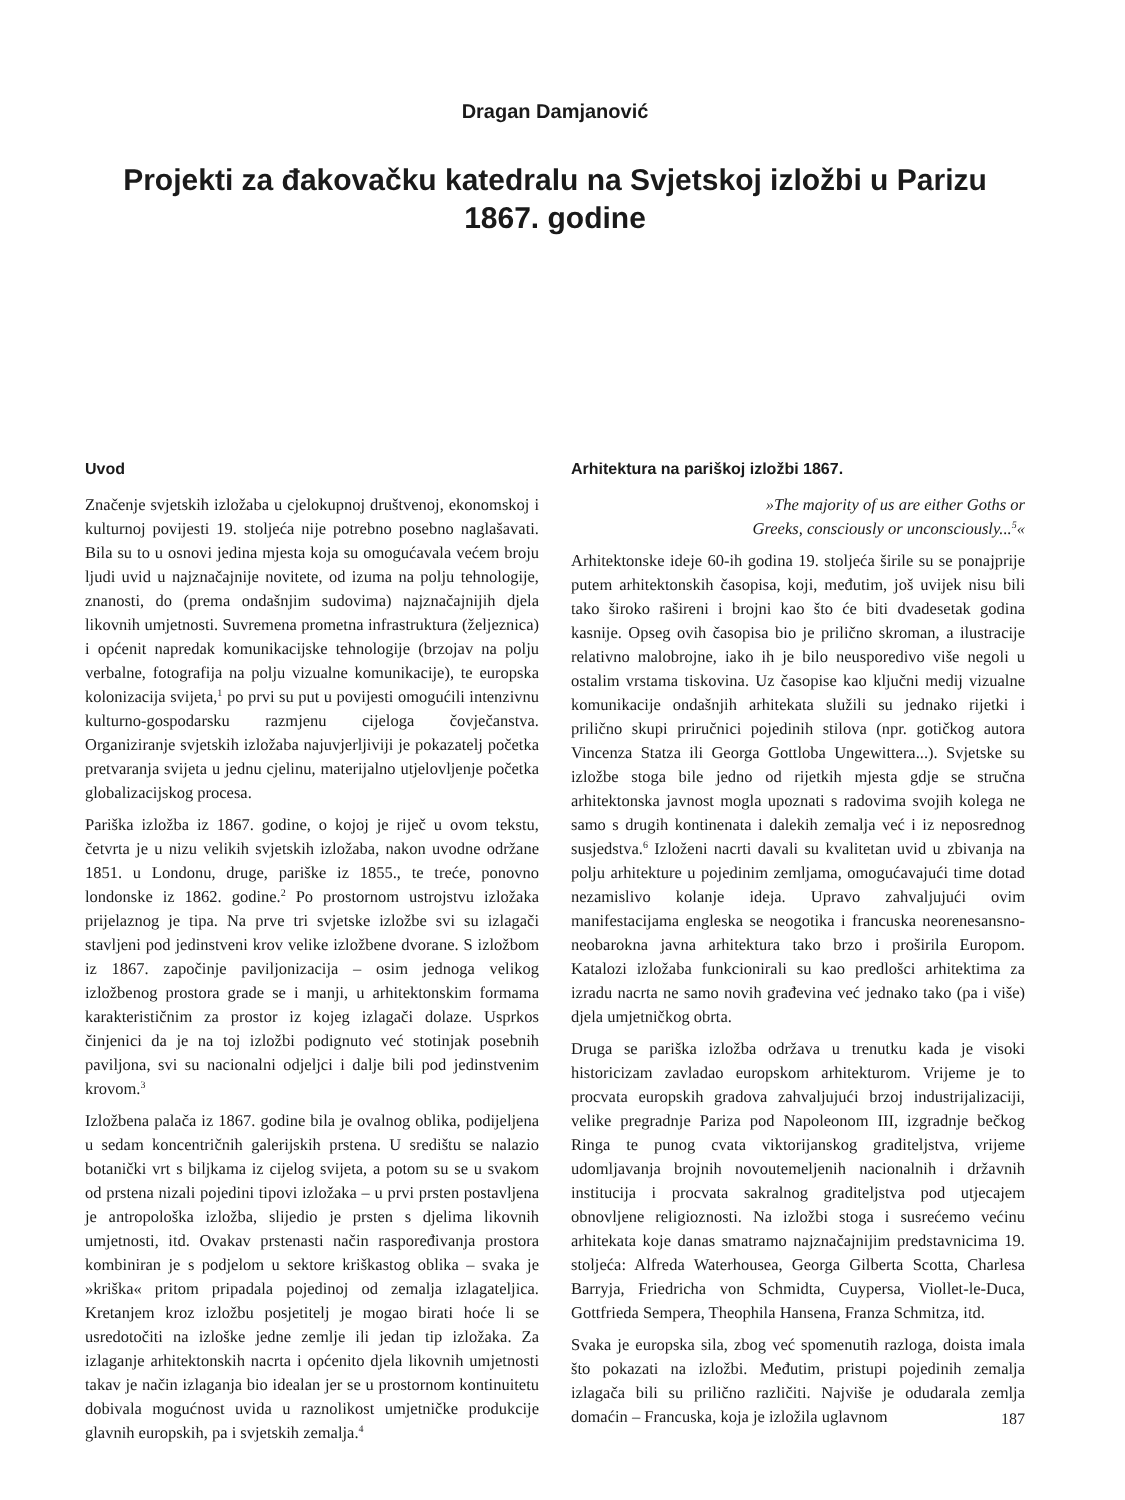Dragan Damjanović
Projekti za đakovačku katedralu na Svjetskoj izložbi u Parizu 1867. godine
Uvod
Značenje svjetskih izložaba u cjelokupnoj društvenoj, ekonomskoj i kulturnoj povijesti 19. stoljeća nije potrebno posebno naglašavati. Bila su to u osnovi jedina mjesta koja su omogućavala većem broju ljudi uvid u najznačajnije novitete, od izuma na polju tehnologije, znanosti, do (prema ondašnjim sudovima) najznačajnijih djela likovnih umjetnosti. Suvremena prometna infrastruktura (željeznica) i općenit napredak komunikacijske tehnologije (brzojav na polju verbalne, fotografija na polju vizualne komunikacije), te europska kolonizacija svijeta,<sup>1</sup> po prvi su put u povijesti omogućili intenzivnu kulturno-gospodarsku razmjenu cijeloga čovječanstva. Organiziranje svjetskih izložaba najuvjerljiviji je pokazatelj početka pretvaranja svijeta u jednu cjelinu, materijalno utjelovljenje početka globalizacijskog procesa.
Pariška izložba iz 1867. godine, o kojoj je riječ u ovom tekstu, četvrta je u nizu velikih svjetskih izložaba, nakon uvodne održane 1851. u Londonu, druge, pariške iz 1855., te treće, ponovno londonske iz 1862. godine.<sup>2</sup> Po prostornom ustrojstvu izložaka prijelaznog je tipa. Na prve tri svjetske izložbe svi su izlagači stavljeni pod jedinstveni krov velike izložbene dvorane. S izložbom iz 1867. započinje paviljonizacija – osim jednoga velikog izložbenog prostora grade se i manji, u arhitektonskim formama karakterističnim za prostor iz kojeg izlagači dolaze. Usprkos činjenici da je na toj izložbi podignuto već stotinjak posebnih paviljona, svi su nacionalni odjeljci i dalje bili pod jedinstvenim krovom.<sup>3</sup>
Izložbena palača iz 1867. godine bila je ovalnog oblika, podijeljena u sedam koncentričnih galerijskih prstena. U središtu se nalazio botanički vrt s biljkama iz cijelog svijeta, a potom su se u svakom od prstena nizali pojedini tipovi izložaka – u prvi prsten postavljena je antropološka izložba, slijedio je prsten s djelima likovnih umjetnosti, itd. Ovakav prstenasti način raspoređivanja prostora kombiniran je s podjelom u sektore kriškastog oblika – svaka je »kriška« pritom pripadala pojedinoj od zemalja izlagateljica. Kretanjem kroz izložbu posjetitelj je mogao birati hoće li se usredotočiti na izloške jedne zemlje ili jedan tip izložaka. Za izlaganje arhitektonskih nacrta i općenito djela likovnih umjetnosti takav je način izlaganja bio idealan jer se u prostornom kontinuitetu dobivala mogućnost uvida u raznolikost umjetničke produkcije glavnih europskih, pa i svjetskih zemalja.<sup>4</sup>
Arhitektura na pariškoj izložbi 1867.
»The majority of us are either Goths or Greeks, consciously or unconsciously...<sup>5</sup>«
Arhitektonske ideje 60-ih godina 19. stoljeća širile su se ponajprije putem arhitektonskih časopisa, koji, međutim, još uvijek nisu bili tako široko rašireni i brojni kao što će biti dvadesetak godina kasnije. Opseg ovih časopisa bio je prilično skroman, a ilustracije relativno malobrojne, iako ih je bilo neusporedivo više negoli u ostalim vrstama tiskovina. Uz časopise kao ključni medij vizualne komunikacije ondašnjih arhitekata služili su jednako rijetki i prilično skupi priručnici pojedinih stilova (npr. gotičkog autora Vincenza Statza ili Georga Gottloba Ungewittera...). Svjetske su izložbe stoga bile jedno od rijetkih mjesta gdje se stručna arhitektonska javnost mogla upoznati s radovima svojih kolega ne samo s drugih kontinenata i dalekih zemalja već i iz neposrednog susjedstva.<sup>6</sup> Izloženi nacrti davali su kvalitetan uvid u zbivanja na polju arhitekture u pojedinim zemljama, omogućavajući time dotad nezamislivo kolanje ideja. Upravo zahvaljujući ovim manifestacijama engleska se neogotika i francuska neorenesansno-neobarokna javna arhitektura tako brzo i proširila Europom. Katalozi izložaba funkcionirali su kao predlošci arhitektima za izradu nacrta ne samo novih građevina već jednako tako (pa i više) djela umjetničkog obrta.
Druga se pariška izložba održava u trenutku kada je visoki historicizam zavladao europskom arhitekturom. Vrijeme je to procvata europskih gradova zahvaljujući brzoj industrijalizaciji, velike pregradnje Pariza pod Napoleonom III, izgradnje bečkog Ringa te punog cvata viktorijanskog graditeljstva, vrijeme udomljavanja brojnih novoutemeljenih nacionalnih i državnih institucija i procvata sakralnog graditeljstva pod utjecajem obnovljene religioznosti. Na izložbi stoga i susrećemo većinu arhitekata koje danas smatramo najznačajnijim predstavnicima 19. stoljeća: Alfreda Waterhousea, Georga Gilberta Scotta, Charlesa Barryja, Friedricha von Schmidta, Cuypersa, Viollet-le-Duca, Gottfrieda Sempera, Theophila Hansena, Franza Schmitza, itd.
Svaka je europska sila, zbog već spomenutih razloga, doista imala što pokazati na izložbi. Međutim, pristupi pojedinih zemalja izlagača bili su prilično različiti. Najviše je odudarala zemlja domaćin – Francuska, koja je izložila uglavnom
187